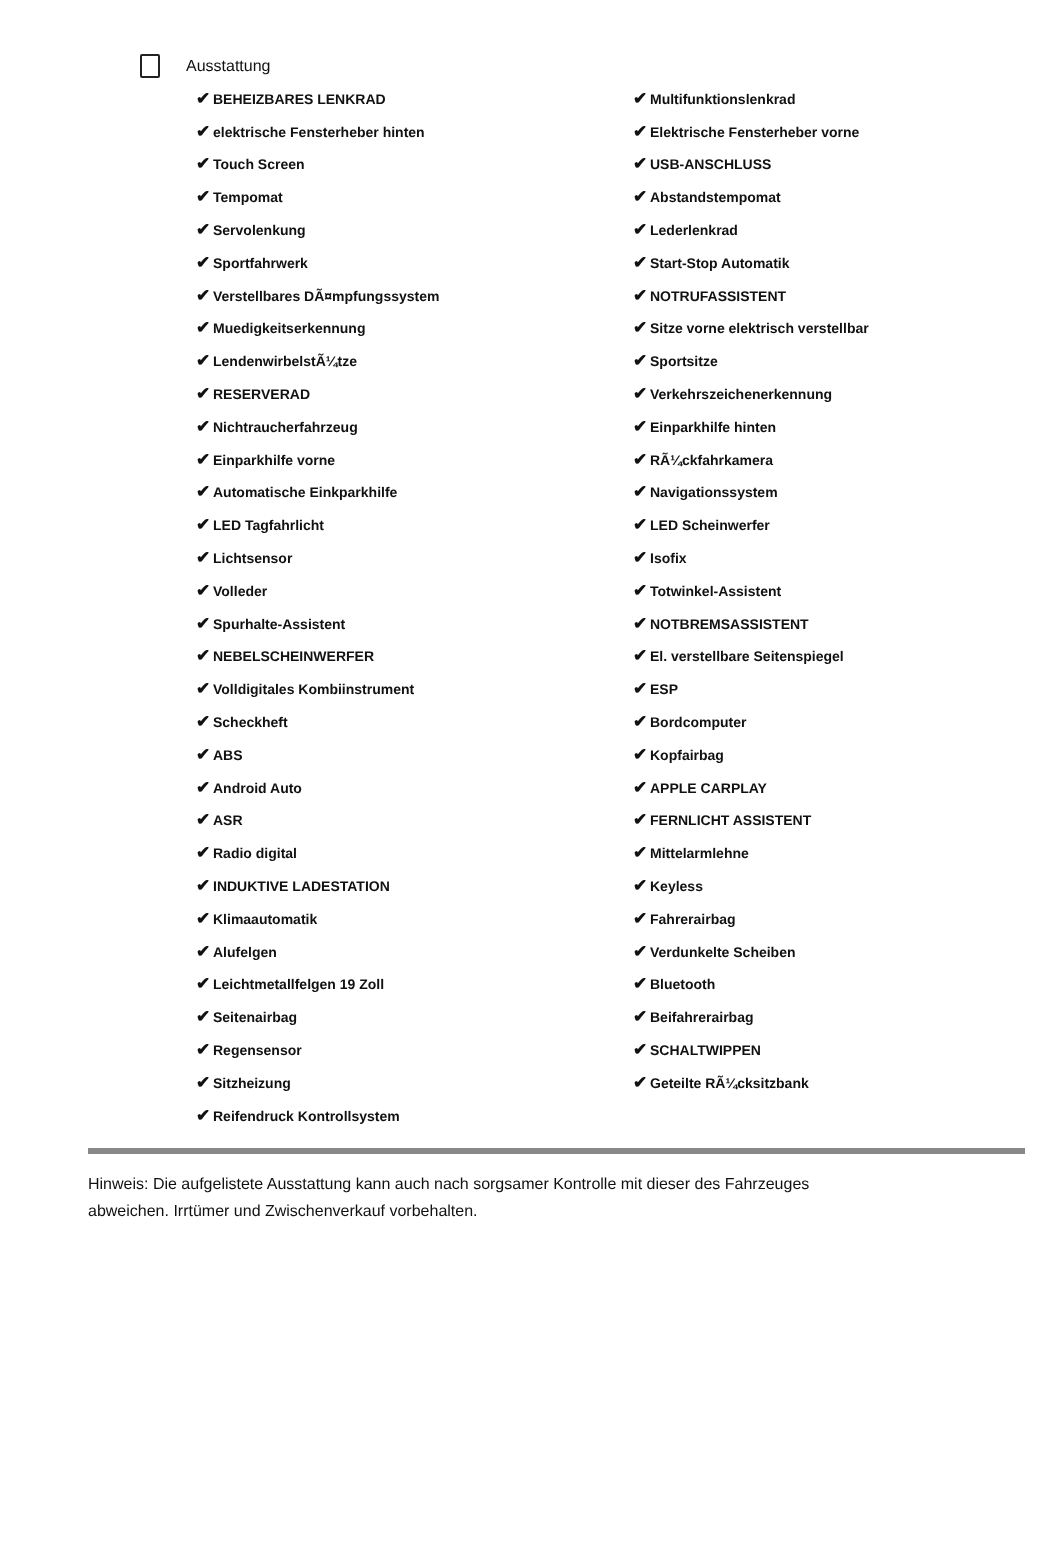Ausstattung
| ✔ BEHEIZBARES LENKRAD | ✔ Multifunktionslenkrad |
| ✔ elektrische Fensterheber hinten | ✔ Elektrische Fensterheber vorne |
| ✔ Touch Screen | ✔ USB-ANSCHLUSS |
| ✔ Tempomat | ✔ Abstandstempomat |
| ✔ Servolenkung | ✔ Lederlenkrad |
| ✔ Sportfahrwerk | ✔ Start-Stop Automatik |
| ✔ Verstellbares DÃ¤mpfungssystem | ✔ NOTRUFASSISTENT |
| ✔ Muedigkeitserkennung | ✔ Sitze vorne elektrisch verstellbar |
| ✔ LendenwirbelstÃ¼tze | ✔ Sportsitze |
| ✔ RESERVERAD | ✔ Verkehrszeichenerkennung |
| ✔ Nichtraucherfahrzeug | ✔ Einparkhilfe hinten |
| ✔ Einparkhilfe vorne | ✔ RÃ¼ckfahrkamera |
| ✔ Automatische Einkparkhilfe | ✔ Navigationssystem |
| ✔ LED Tagfahrlicht | ✔ LED Scheinwerfer |
| ✔ Lichtsensor | ✔ Isofix |
| ✔ Volleder | ✔ Totwinkel-Assistent |
| ✔ Spurhalte-Assistent | ✔ NOTBREMSASSISTENT |
| ✔ NEBELSCHEINWERFER | ✔ El. verstellbare Seitenspiegel |
| ✔ Volldigitales Kombiinstrument | ✔ ESP |
| ✔ Scheckheft | ✔ Bordcomputer |
| ✔ ABS | ✔ Kopfairbag |
| ✔ Android Auto | ✔ APPLE CARPLAY |
| ✔ ASR | ✔ FERNLICHT ASSISTENT |
| ✔ Radio digital | ✔ Mittelarmlehne |
| ✔ INDUKTIVE LADESTATION | ✔ Keyless |
| ✔ Klimaautomatik | ✔ Fahrerairbag |
| ✔ Alufelgen | ✔ Verdunkelte Scheiben |
| ✔ Leichtmetallfelgen 19 Zoll | ✔ Bluetooth |
| ✔ Seitenairbag | ✔ Beifahrerairbag |
| ✔ Regensensor | ✔ SCHALTWIPPEN |
| ✔ Sitzheizung | ✔ Geteilte RÃ¼cksitzbank |
| ✔ Reifendruck Kontrollsystem | |
Hinweis: Die aufgelistete Ausstattung kann auch nach sorgsamer Kontrolle mit dieser des Fahrzeuges abweichen. Irrtümer und Zwischenverkauf vorbehalten.